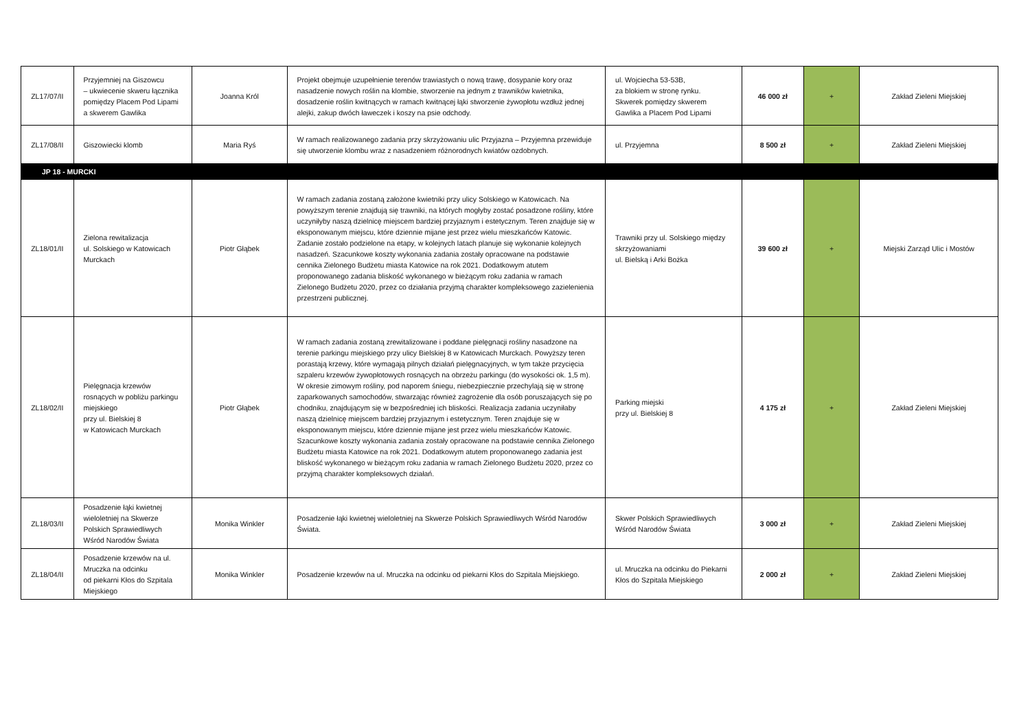| ZL17/07/II | Przyjemniej na Giszowcu – ukwiecenie skweru łącznika pomiędzy Placem Pod Lipami a skwerem Gawlika | Joanna Król | Projekt obejmuje uzupełnienie terenów trawiastych o nową trawę, dosypanie kory oraz nasadzenie nowych roślin na klombie, stworzenie na jednym z trawników kwietnika, dosadzenie roślin kwitnących w ramach kwitnącej łąki stworzenie żywopłotu wzdłuż jednej alejki, zakup dwóch ławeczek i koszy na psie odchody. | ul. Wojciecha 53-53B, za blokiem w stronę rynku. Skwerek pomiędzy skwerem Gawlika a Placem Pod Lipami | 46 000 zł | + | Zakład Zieleni Miejskiej |
| ZL17/08/II | Giszowiecki klomb | Maria Ryś | W ramach realizowanego zadania przy skrzyżowaniu ulic Przyjazna – Przyjemna przewiduje się utworzenie klombu wraz z nasadzeniem różnorodnych kwiatów ozdobnych. | ul. Przyjemna | 8 500 zł | + | Zakład Zieleni Miejskiej |
| JP 18 - MURCKI | | | | | | | |
| ZL18/01/II | Zielona rewitalizacja ul. Solskiego w Katowicach Murckach | Piotr Głąbek | W ramach zadania zostaną założone kwietniki przy ulicy Solskiego w Katowicach. Na powyższym terenie znajdują się trawniki, na których mogłyby zostać posadzone rośliny, które uczyniłyby naszą dzielnicę miejscem bardziej przyjaznym i estetycznym. Teren znajduje się w eksponowanym miejscu, które dziennie mijane jest przez wielu mieszkańców Katowic. Zadanie zostało podzielone na etapy, w kolejnych latach planuje się wykonanie kolejnych nasadzeń. Szacunkowe koszty wykonania zadania zostały opracowane na podstawie cennika Zielonego Budżetu miasta Katowice na rok 2021. Dodatkowym atutem proponowanego zadania bliskość wykonanego w bieżącym roku zadania w ramach Zielonego Budżetu 2020, przez co działania przyjmą charakter kompleksowego zazielenienia przestrzeni publicznej. | Trawniki przy ul. Solskiego między skrzyżowaniami ul. Bielską i Arki Bożka | 39 600 zł | + | Miejski Zarząd Ulic i Mostów |
| ZL18/02/II | Pielęgnacja krzewów rosnących w pobliżu parkingu miejskiego przy ul. Bielskiej 8 w Katowicach Murckach | Piotr Głąbek | W ramach zadania zostaną zrewitalizowane i poddane pielęgnacji rośliny nasadzone na terenie parkingu miejskiego przy ulicy Bielskiej 8 w Katowicach Murckach. Powyższy teren porastają krzewy, które wymagają pilnych działań pielęgnacyjnych, w tym także przycięcia szpaleru krzewów żywopłotowych rosnących na obrzeżu parkingu (do wysokości ok. 1,5 m). W okresie zimowym rośliny, pod naporem śniegu, niebezpiecznie przechylają się w stronę zaparkowanych samochodów, stwarzając również zagrożenie dla osób poruszających się po chodniku, znajdującym się w bezpośredniej ich bliskości. Realizacja zadania uczyniłaby naszą dzielnicę miejscem bardziej przyjaznym i estetycznym. Teren znajduje się w eksponowanym miejscu, które dziennie mijane jest przez wielu mieszkańców Katowic. Szacunkowe koszty wykonania zadania zostały opracowane na podstawie cennika Zielonego Budżetu miasta Katowice na rok 2021. Dodatkowym atutem proponowanego zadania jest bliskość wykonanego w bieżącym roku zadania w ramach Zielonego Budżetu 2020, przez co przyjmą charakter kompleksowych działań. | Parking miejski przy ul. Bielskiej 8 | 4 175 zł | + | Zakład Zieleni Miejskiej |
| ZL18/03/II | Posadzenie łąki kwietnej wieloletniej na Skwerze Polskich Sprawiedliwych Wśród Narodów Świata | Monika Winkler | Posadzenie łąki kwietnej wieloletniej na Skwerze Polskich Sprawiedliwych Wśród Narodów Świata. | Skwer Polskich Sprawiedliwych Wśród Narodów Świata | 3 000 zł | + | Zakład Zieleni Miejskiej |
| ZL18/04/II | Posadzenie krzewów na ul. Mruczka na odcinku od piekarni Kłos do Szpitala Miejskiego | Monika Winkler | Posadzenie krzewów na ul. Mruczka na odcinku od piekarni Kłos do Szpitala Miejskiego. | ul. Mruczka na odcinku do Piekarni Kłos do Szpitala Miejskiego | 2 000 zł | + | Zakład Zieleni Miejskiej |